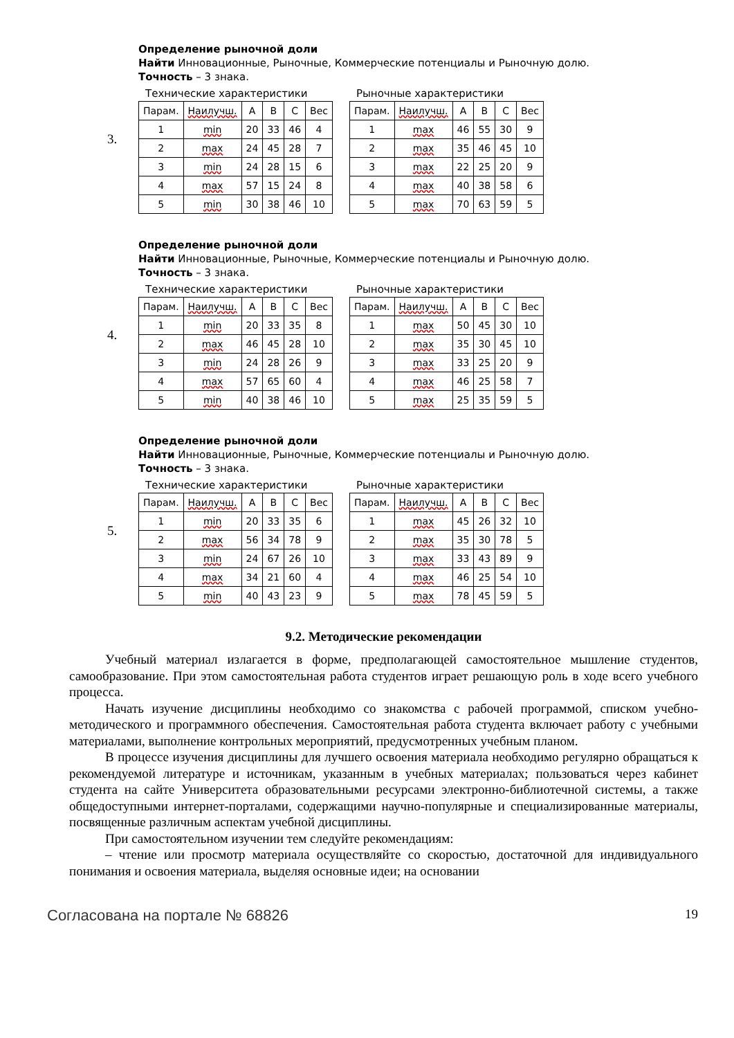3.
Определение рыночной доли
Найти Инновационные, Рыночные, Коммерческие потенциалы и Рыночную долю.
Точность – 3 знака.
Технические характеристики
| Парам. | Наилучш. | A | B | C | Вес |
| --- | --- | --- | --- | --- | --- |
| 1 | min | 20 | 33 | 46 | 4 |
| 2 | max | 24 | 45 | 28 | 7 |
| 3 | min | 24 | 28 | 15 | 6 |
| 4 | max | 57 | 15 | 24 | 8 |
| 5 | min | 30 | 38 | 46 | 10 |
Рыночные характеристики
| Парам. | Наилучш. | A | B | C | Вес |
| --- | --- | --- | --- | --- | --- |
| 1 | max | 46 | 55 | 30 | 9 |
| 2 | max | 35 | 46 | 45 | 10 |
| 3 | max | 22 | 25 | 20 | 9 |
| 4 | max | 40 | 38 | 58 | 6 |
| 5 | max | 70 | 63 | 59 | 5 |
4.
Определение рыночной доли
Найти Инновационные, Рыночные, Коммерческие потенциалы и Рыночную долю.
Точность – 3 знака.
Технические характеристики
| Парам. | Наилучш. | A | B | C | Вес |
| --- | --- | --- | --- | --- | --- |
| 1 | min | 20 | 33 | 35 | 8 |
| 2 | max | 46 | 45 | 28 | 10 |
| 3 | min | 24 | 28 | 26 | 9 |
| 4 | max | 57 | 65 | 60 | 4 |
| 5 | min | 40 | 38 | 46 | 10 |
Рыночные характеристики
| Парам. | Наилучш. | A | B | C | Вес |
| --- | --- | --- | --- | --- | --- |
| 1 | max | 50 | 45 | 30 | 10 |
| 2 | max | 35 | 30 | 45 | 10 |
| 3 | max | 33 | 25 | 20 | 9 |
| 4 | max | 46 | 25 | 58 | 7 |
| 5 | max | 25 | 35 | 59 | 5 |
5.
Определение рыночной доли
Найти Инновационные, Рыночные, Коммерческие потенциалы и Рыночную долю.
Точность – 3 знака.
Технические характеристики
| Парам. | Наилучш. | A | B | C | Вес |
| --- | --- | --- | --- | --- | --- |
| 1 | min | 20 | 33 | 35 | 6 |
| 2 | max | 56 | 34 | 78 | 9 |
| 3 | min | 24 | 67 | 26 | 10 |
| 4 | max | 34 | 21 | 60 | 4 |
| 5 | min | 40 | 43 | 23 | 9 |
Рыночные характеристики
| Парам. | Наилучш. | A | B | C | Вес |
| --- | --- | --- | --- | --- | --- |
| 1 | max | 45 | 26 | 32 | 10 |
| 2 | max | 35 | 30 | 78 | 5 |
| 3 | max | 33 | 43 | 89 | 9 |
| 4 | max | 46 | 25 | 54 | 10 |
| 5 | max | 78 | 45 | 59 | 5 |
9.2. Методические рекомендации
Учебный материал излагается в форме, предполагающей самостоятельное мышление студентов, самообразование. При этом самостоятельная работа студентов играет решающую роль в ходе всего учебного процесса.
Начать изучение дисциплины необходимо со знакомства с рабочей программой, списком учебно-методического и программного обеспечения. Самостоятельная работа студента включает работу с учебными материалами, выполнение контрольных мероприятий, предусмотренных учебным планом.
В процессе изучения дисциплины для лучшего освоения материала необходимо регулярно обращаться к рекомендуемой литературе и источникам, указанным в учебных материалах; пользоваться через кабинет студента на сайте Университета образовательными ресурсами электронно-библиотечной системы, а также общедоступными интернет-порталами, содержащими научно-популярные и специализированные материалы, посвященные различным аспектам учебной дисциплины.
При самостоятельном изучении тем следуйте рекомендациям:
– чтение или просмотр материала осуществляйте со скоростью, достаточной для индивидуального понимания и освоения материала, выделяя основные идеи; на основании
Согласована на портале № 68826 19